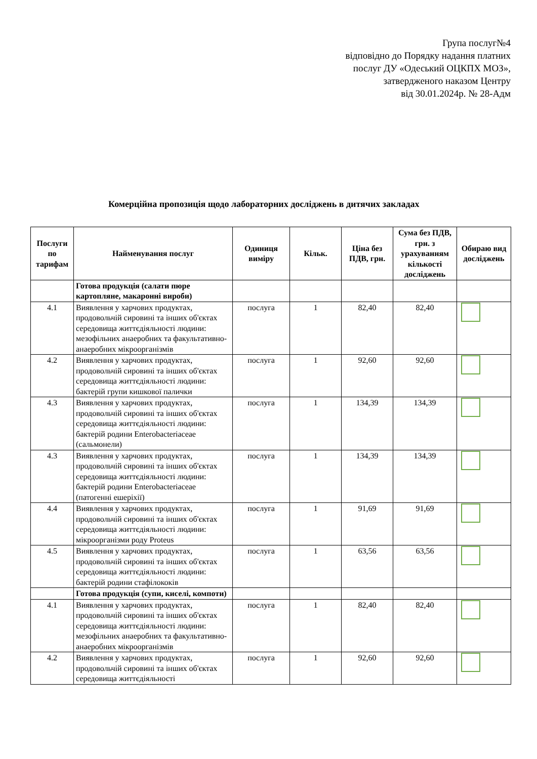Група послуг№4
відповідно до Порядку надання платних
послуг ДУ «Одеський ОЦКПХ МОЗ»,
затвердженого наказом Центру
від 30.01.2024р. № 28-Адм
Комерційна пропозиція щодо лабораторних досліджень в дитячих закладах
| Послуги по тарифам | Найменування послуг | Одиниця виміру | Кільк. | Ціна без ПДВ, грн. | Сума без ПДВ, грн. з урахуванням кількості досліджень | Обираю вид досліджень |
| --- | --- | --- | --- | --- | --- | --- |
| | Готова продукція (салати пюре картопляне, макаронні вироби) | | | | | |
| 4.1 | Виявлення у харчових продуктах, продовольчій сировині та інших об'єктах середовища життєдіяльності людини: мезофільних анаеробних та факультативно-анаеробних мікроорганізмів | послуга | 1 | 82,40 | 82,40 | |
| 4.2 | Виявлення у харчових продуктах, продовольчій сировині та інших об'єктах середовища життєдіяльності людини: бактерій групи кишкової палички | послуга | 1 | 92,60 | 92,60 | |
| 4.3 | Виявлення у харчових продуктах, продовольчій сировині та інших об'єктах середовища життєдіяльності людини: бактерій родини Enterobacteriaceae (сальмонели) | послуга | 1 | 134,39 | 134,39 | |
| 4.3 | Виявлення у харчових продуктах, продовольчій сировині та інших об'єктах середовища життєдіяльності людини: бактерій родини Enterobacteriaceae (патогенні ешеріхії) | послуга | 1 | 134,39 | 134,39 | |
| 4.4 | Виявлення у харчових продуктах, продовольчій сировині та інших об'єктах середовища життєдіяльності людини: мікроорганізми роду Proteus | послуга | 1 | 91,69 | 91,69 | |
| 4.5 | Виявлення у харчових продуктах, продовольчій сировині та інших об'єктах середовища життєдіяльності людини: бактерій родини стафілококів | послуга | 1 | 63,56 | 63,56 | |
| | Готова продукція (супи, киселі, компоти) | | | | | |
| 4.1 | Виявлення у харчових продуктах, продовольчій сировині та інших об'єктах середовища життєдіяльності людини: мезофільних анаеробних та факультативно-анаеробних мікроорганізмів | послуга | 1 | 82,40 | 82,40 | |
| 4.2 | Виявлення у харчових продуктах, продовольчій сировині та інших об'єктах середовища життєдіяльності | послуга | 1 | 92,60 | 92,60 | |